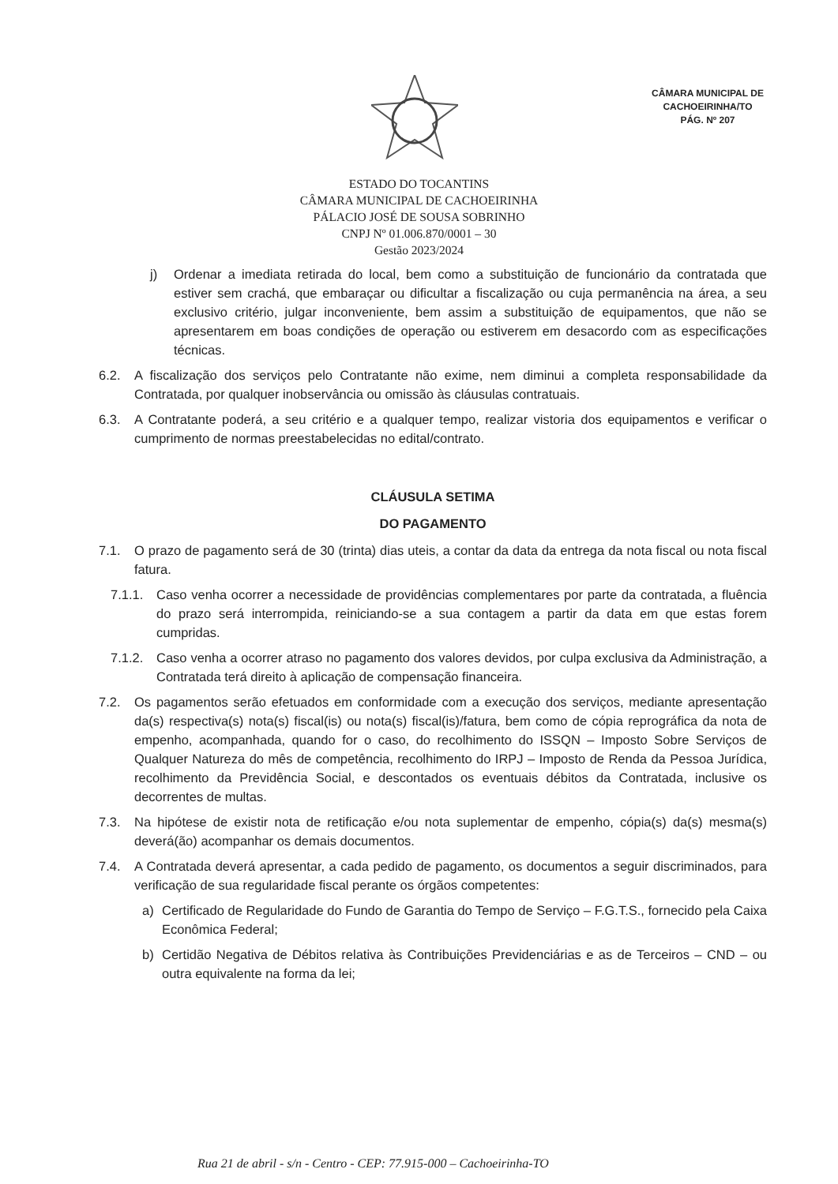CÂMARA MUNICIPAL DE
CACHOEIRINHA/TO
PÁG. Nº 207
ESTADO DO TOCANTINS
CÂMARA MUNICIPAL DE CACHOEIRINHA
PÁLACIO JOSÉ DE SOUSA SOBRINHO
CNPJ Nº 01.006.870/0001 – 30
Gestão 2023/2024
j) Ordenar a imediata retirada do local, bem como a substituição de funcionário da contratada que estiver sem crachá, que embaraçar ou dificultar a fiscalização ou cuja permanência na área, a seu exclusivo critério, julgar inconveniente, bem assim a substituição de equipamentos, que não se apresentarem em boas condições de operação ou estiverem em desacordo com as especificações técnicas.
6.2. A fiscalização dos serviços pelo Contratante não exime, nem diminui a completa responsabilidade da Contratada, por qualquer inobservância ou omissão às cláusulas contratuais.
6.3. A Contratante poderá, a seu critério e a qualquer tempo, realizar vistoria dos equipamentos e verificar o cumprimento de normas preestabelecidas no edital/contrato.
CLÁUSULA SETIMA
DO PAGAMENTO
7.1. O prazo de pagamento será de 30 (trinta) dias uteis, a contar da data da entrega da nota fiscal ou nota fiscal fatura.
7.1.1. Caso venha ocorrer a necessidade de providências complementares por parte da contratada, a fluência do prazo será interrompida, reiniciando-se a sua contagem a partir da data em que estas forem cumpridas.
7.1.2. Caso venha a ocorrer atraso no pagamento dos valores devidos, por culpa exclusiva da Administração, a Contratada terá direito à aplicação de compensação financeira.
7.2. Os pagamentos serão efetuados em conformidade com a execução dos serviços, mediante apresentação da(s) respectiva(s) nota(s) fiscal(is) ou nota(s) fiscal(is)/fatura, bem como de cópia reprográfica da nota de empenho, acompanhada, quando for o caso, do recolhimento do ISSQN – Imposto Sobre Serviços de Qualquer Natureza do mês de competência, recolhimento do IRPJ – Imposto de Renda da Pessoa Jurídica, recolhimento da Previdência Social, e descontados os eventuais débitos da Contratada, inclusive os decorrentes de multas.
7.3. Na hipótese de existir nota de retificação e/ou nota suplementar de empenho, cópia(s) da(s) mesma(s) deverá(ão) acompanhar os demais documentos.
7.4. A Contratada deverá apresentar, a cada pedido de pagamento, os documentos a seguir discriminados, para verificação de sua regularidade fiscal perante os órgãos competentes:
a) Certificado de Regularidade do Fundo de Garantia do Tempo de Serviço – F.G.T.S., fornecido pela Caixa Econômica Federal;
b) Certidão Negativa de Débitos relativa às Contribuições Previdenciárias e as de Terceiros – CND – ou outra equivalente na forma da lei;
Rua 21 de abril - s/n - Centro - CEP: 77.915-000 – Cachoeirinha-TO